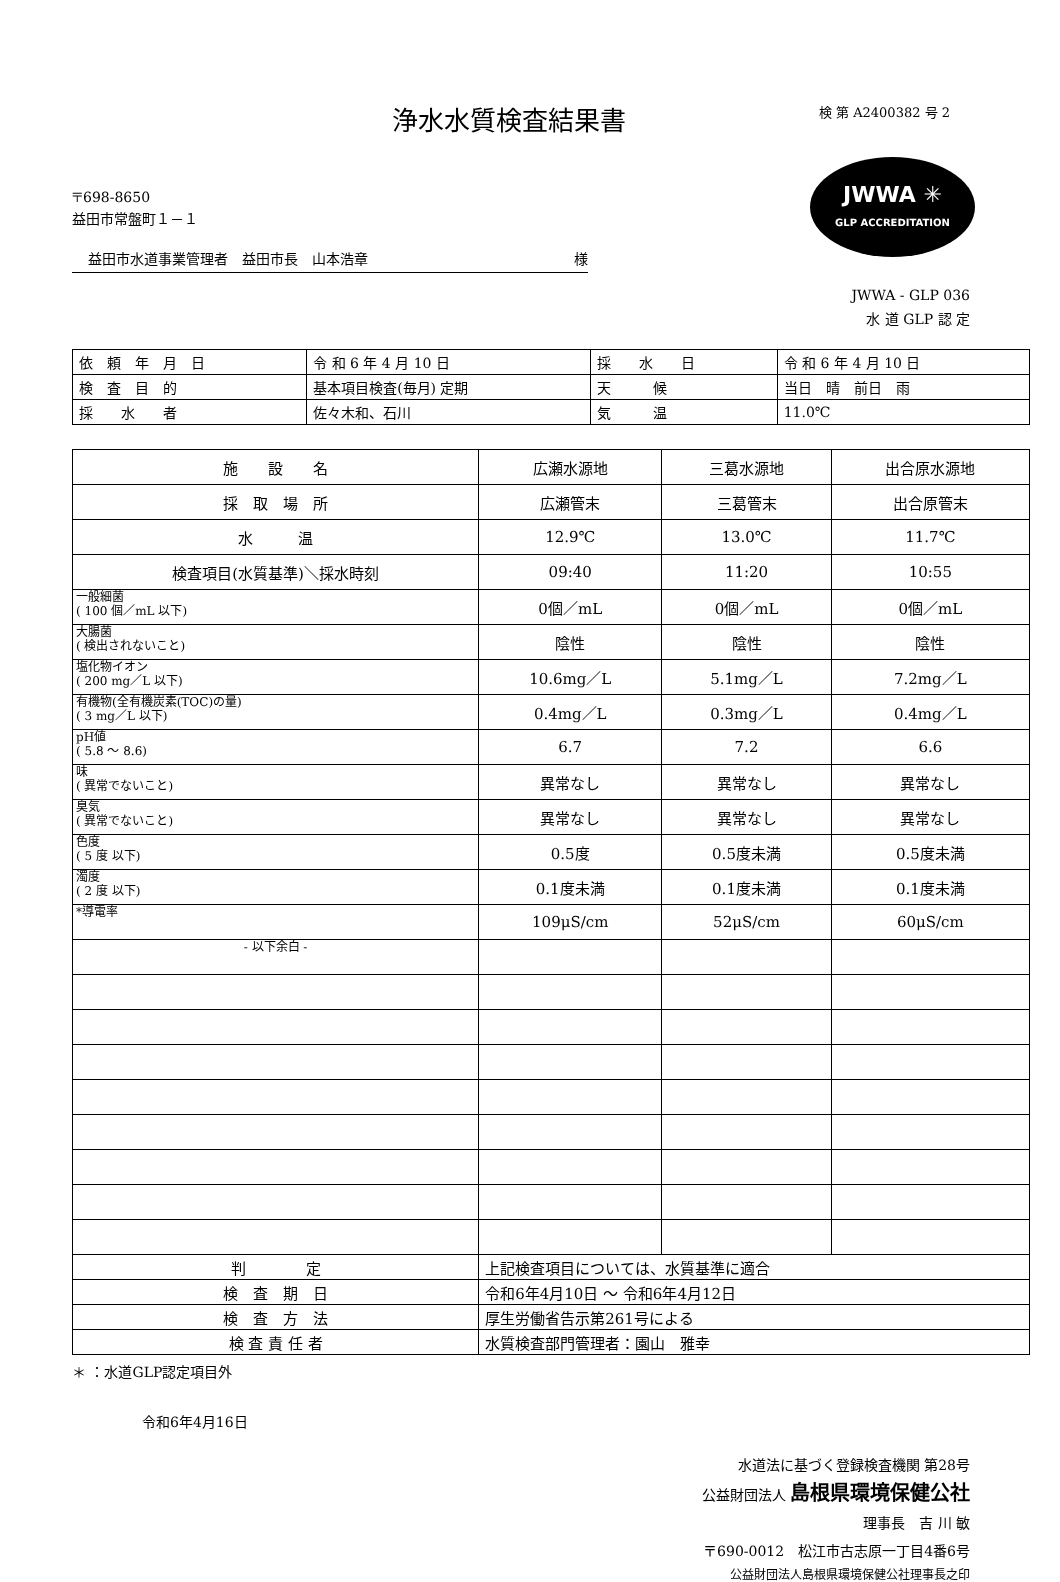浄水水質検査結果書
検 第 A2400382 号 2
〒698-8650
益田市常盤町１－１
益田市水道事業管理者　益田市長　山本浩章 様
JWWA ✳
GLP ACCREDITATION
JWWA - GLP 036
水 道 GLP 認 定
| 依 頼 年 月 日 | 令 和 6 年 4 月 10 日 | 採 水 日 | 令 和 6 年 4 月 10 日 |
| 検 査 目 的 | 基本項目検査(毎月) 定期 | 天 候 | 当日 晴 前日 雨 |
| 採 水 者 | 佐々木和、石川 | 気 温 | 11.0℃ |
| 施 設 名 | 広瀬水源地 | 三葛水源地 | 出合原水源地 |
| 採 取 場 所 | 広瀬管末 | 三葛管末 | 出合原管末 |
| 水 温 | 12.9℃ | 13.0℃ | 11.7℃ |
| 検査項目(水質基準)＼採水時刻 | 09:40 | 11:20 | 10:55 |
| 一般細菌 ( 100 個／mL 以下) | 0個／mL | 0個／mL | 0個／mL |
| 大腸菌 ( 検出されないこと) | 陰性 | 陰性 | 陰性 |
| 塩化物イオン ( 200 mg／L 以下) | 10.6mg／L | 5.1mg／L | 7.2mg／L |
| 有機物(全有機炭素(TOC)の量) ( 3 mg／L 以下) | 0.4mg／L | 0.3mg／L | 0.4mg／L |
| pH値 ( 5.8 ～ 8.6) | 6.7 | 7.2 | 6.6 |
| 味 ( 異常でないこと) | 異常なし | 異常なし | 異常なし |
| 臭気 ( 異常でないこと) | 異常なし | 異常なし | 異常なし |
| 色度 ( 5 度 以下) | 0.5度 | 0.5度未満 | 0.5度未満 |
| 濁度 ( 2 度 以下) | 0.1度未満 | 0.1度未満 | 0.1度未満 |
| *導電率 | 109μS/cm | 52μS/cm | 60μS/cm |
| - 以下余白 - | | | |
| 判 定 | 上記検査項目については、水質基準に適合 | | |
| 検 査 期 日 | 令和6年4月10日 ～ 令和6年4月12日 | | |
| 検 査 方 法 | 厚生労働省告示第261号による | | |
| 検 査 責 任 者 | 水質検査部門管理者：園山 雅幸 | | |
＊ ：水道GLP認定項目外
令和6年4月16日
水道法に基づく登録検査機関 第28号
公益財団法人 島根県環境保健公社
理事長　吉 川 敏
〒690-0012　松江市古志原一丁目4番6号
公益財団法人島根県環境保健公社理事長之印